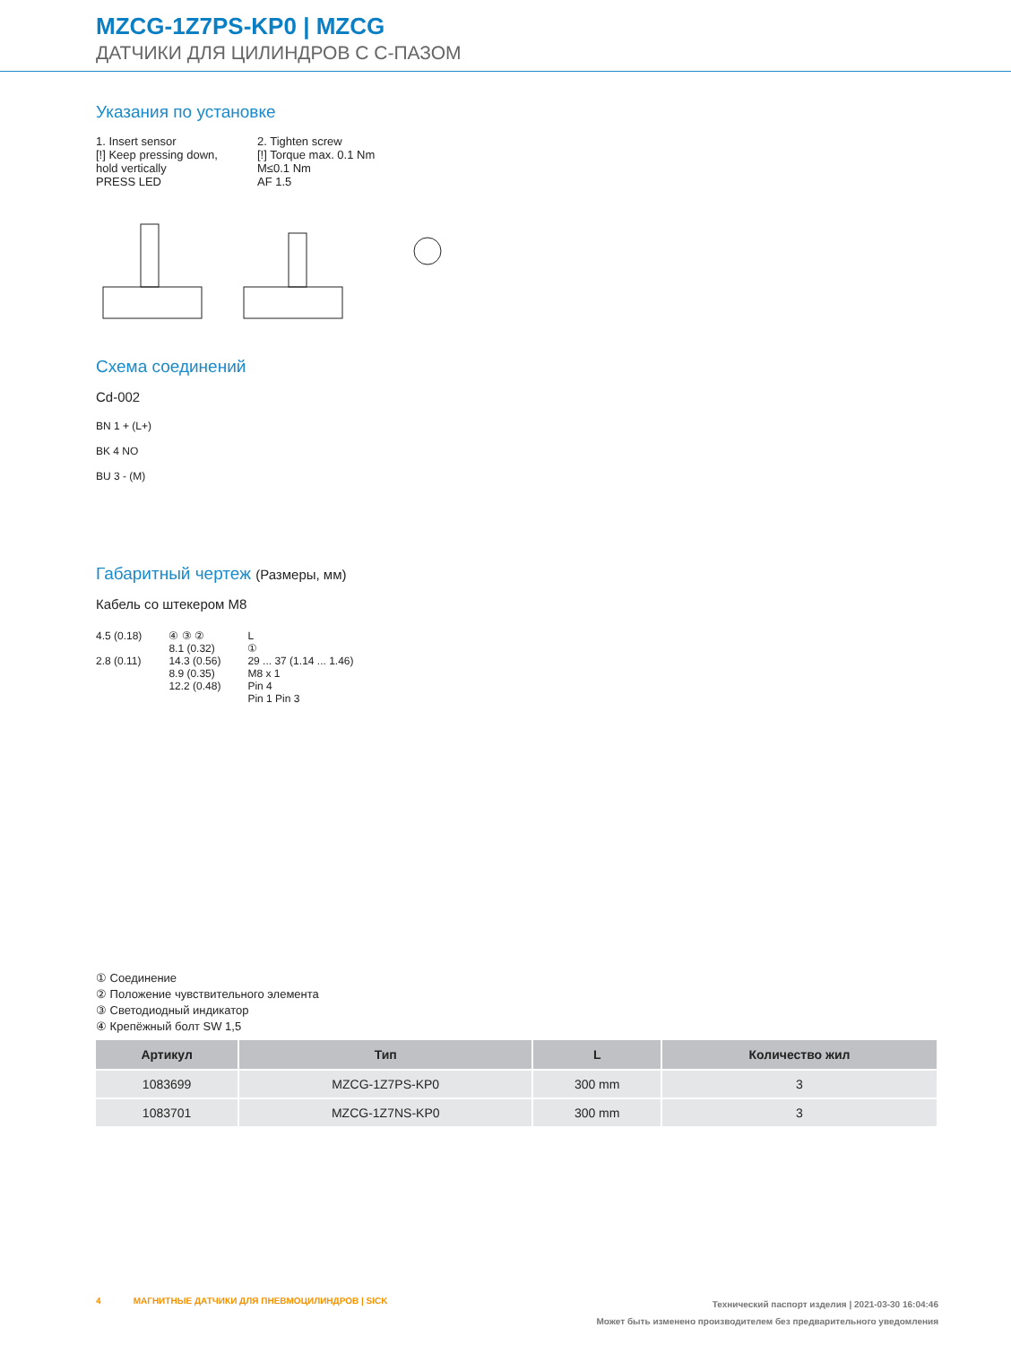MZCG-1Z7PS-KP0 | MZCG
ДАТЧИКИ ДЛЯ ЦИЛИНДРОВ С C-ПАЗОМ
Указания по установке
1. Insert sensor
[!] Keep pressing down, hold vertically
PRESS LED
2. Tighten screw
[!] Torque max. 0.1 Nm
M≤0.1 Nm
AF 1.5
Схема соединений
Cd-002
BN 1 + (L+)
BK 4 NO
BU 3 - (M)
Габаритный чертеж (Размеры, мм)
Кабель со штекером M8
4.5 (0.18)
2.8 (0.11)
④ ③ ②
8.1 (0.32)
14.3 (0.56)
8.9 (0.35)
12.2 (0.48)
L
①
29 ... 37 (1.14 ... 1.46)
M8 x 1
Pin 4
Pin 1 Pin 3
① Соединение
② Положение чувствительного элемента
③ Светодиодный индикатор
④ Крепёжный болт SW 1,5
| Артикул | Тип | L | Количество жил |
| --- | --- | --- | --- |
| 1083699 | MZCG-1Z7PS-KP0 | 300 mm | 3 |
| 1083701 | MZCG-1Z7NS-KP0 | 300 mm | 3 |
4 МАГНИТНЫЕ ДАТЧИКИ ДЛЯ ПНЕВМОЦИЛИНДРОВ | SICK
Технический паспорт изделия | 2021-03-30 16:04:46
Может быть изменено производителем без предварительного уведомления